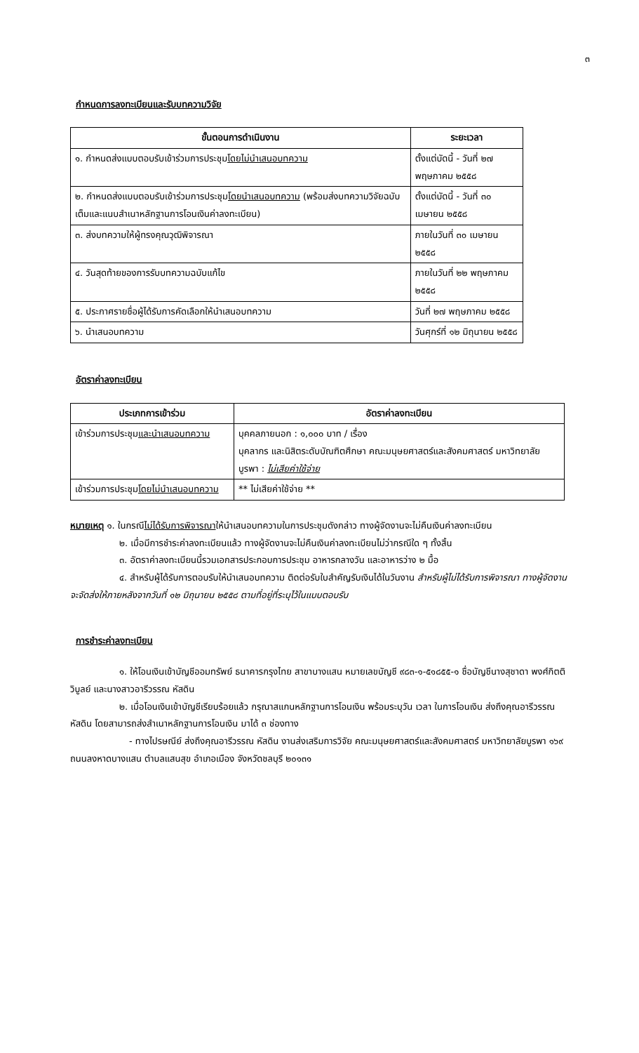๓
กำหนดการลงทะเบียนและรับบทความวิจัย
| ขั้นตอนการดำเนินงาน | ระยะเวลา |
| --- | --- |
| ๑. กำหนดส่งแบบตอบรับเข้าร่วมการประชุม โดยไม่นำเสนอบทความ | ตั้งแต่บัดนี้ - วันที่ ๒๗ พฤษภาคม ๒๕๕๘ |
| ๒. กำหนดส่งแบบตอบรับเข้าร่วมการประชุม โดยนำเสนอบทความ (พร้อมส่งบทความวิจัยฉบับเต็มและแนบสำเนาหลักฐานการโอนเงินค่าลงทะเบียน) | ตั้งแต่บัดนี้ - วันที่ ๓๐ เมษายน ๒๕๕๘ |
| ๓. ส่งบทความให้ผู้ทรงคุณวุฒิพิจารณา | ภายในวันที่ ๓๐ เมษายน ๒๕๕๘ |
| ๔. วันสุดท้ายของการรับบทความฉบับแก้ไข | ภายในวันที่ ๒๒ พฤษภาคม ๒๕๕๘ |
| ๕. ประกาศรายชื่อผู้ได้รับการคัดเลือกให้นำเสนอบทความ | วันที่ ๒๗ พฤษภาคม ๒๕๕๘ |
| ๖. นำเสนอบทความ | วันศุกร์ที่ ๑๒ มิถุนายน ๒๕๕๘ |
อัตราค่าลงทะเบียน
| ประเภทการเข้าร่วม | อัตราค่าลงทะเบียน |
| --- | --- |
| เข้าร่วมการประชุม และนำเสนอบทความ | บุคคลภายนอก : ๑,๐๐๐ บาท / เรื่อง บุคลากร และนิสิตระดับบัณฑิตศึกษา คณะมนุษยศาสตร์และสังคมศาสตร์ มหาวิทยาลัยบูรพา : ไม่เสียค่าใช้จ่าย |
| เข้าร่วมการประชุม โดยไม่นำเสนอบทความ | ** ไม่เสียค่าใช้จ่าย ** |
หมายเหตุ ๑. ในกรณีไม่ได้รับการพิจารณาให้นำเสนอบทความในการประชุมดังกล่าว ทางผู้จัดงานจะไม่คืนเงินค่าลงทะเบียน
๒. เมื่อมีการชำระค่าลงทะเบียนแล้ว ทางผู้จัดงานจะไม่คืนเงินค่าลงทะเบียนไม่ว่ากรณีใด ๆ ทั้งสิ้น
๓. อัตราค่าลงทะเบียนนี้รวมเอกสารประกอบการประชุม อาหารกลางวัน และอาหารว่าง ๒ มื้อ
๔. สำหรับผู้ได้รับการตอบรับให้นำเสนอบทความ ติดต่อรับใบสำคัญรับเงินได้ในวันงาน สำหรับผู้ไม่ได้รับการพิจารณา ทางผู้จัดงานจะจัดส่งให้ภายหลังจากวันที่ ๑๒ มิถุนายน ๒๕๕๘ ตามที่อยู่ที่ระบุไว้ในแบบตอบรับ
การชำระค่าลงทะเบียน
๑. ให้โอนเงินเข้าบัญชีออมทรัพย์ ธนาคารกรุงไทย สาขาบางแสน หมายเลขบัญชี ๙๘๓-๑-๕๑๘๕๕-๑ ชื่อบัญชีนางสุชาดา พงศ์กิตติวิบูลย์ และนางสาวอารีวรรณ หัสดิน
๒. เมื่อโอนเงินเข้าบัญชีเรียบร้อยแล้ว กรุณาสแกนหลักฐานการโอนเงิน พร้อมระบุวัน เวลา ในการโอนเงิน ส่งถึงคุณอารีวรรณ หัสดิน โดยสามารถส่งสำเนาหลักฐานการโอนเงิน มาได้ ๓ ช่องทาง
- ทางไปรษณีย์ ส่งถึงคุณอารีวรรณ หัสดิน งานส่งเสริมการวิจัย คณะมนุษยศาสตร์และสังคมศาสตร์ มหาวิทยาลัยบูรพา ๑๖๙ ถนนลงหาดบางแสน ตำบลแสนสุข อำเภอเมือง จังหวัดชลบุรี ๒๐๑๓๑